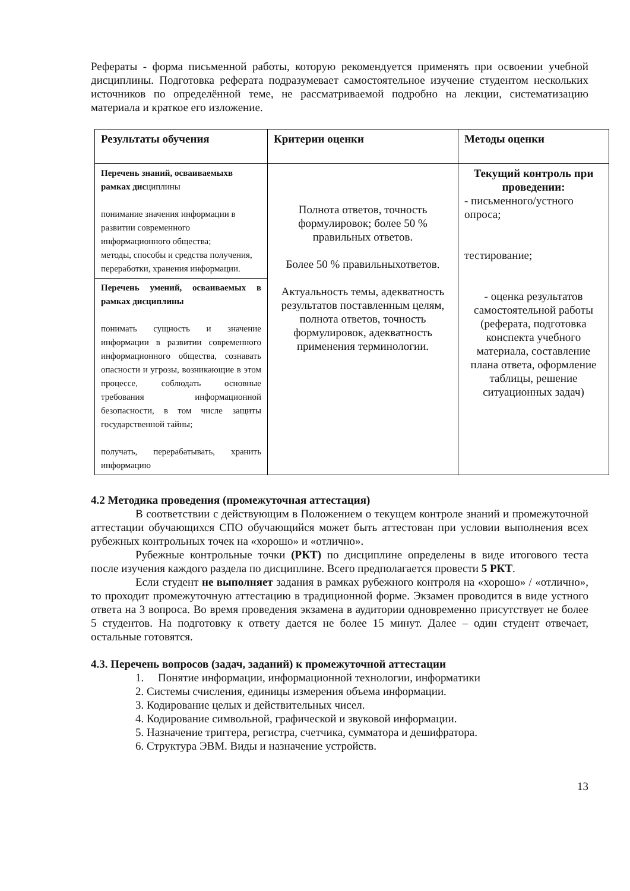Рефераты - форма письменной работы, которую рекомендуется применять при освоении учебной дисциплины. Подготовка реферата подразумевает самостоятельное изучение студентом нескольких источников по определённой теме, не рассматриваемой подробно на лекции, систематизацию материала и краткое его изложение.
| Результаты обучения | Критерии оценки | Методы оценки |
| Перечень знаний, осваиваемыхв рамках дис циплины понимание значения информации в развитии современного информационного общества; методы, способы и средства получения, переработки, хранения информации. | Полнота ответов, точность формулировок; более 50 % правильных ответов. Более 50 % правильныхответов. Актуальность темы, адекватность результатов поставленным целям, полнота ответов, точность формулировок, адекватность применения терминологии. | Текущий контроль при проведении: - письменного/устного опроса; тестирование; - оценка результатов самостоятельной работы (реферата, подготовка конспекта учебного материала, составление плана ответа, оформление таблицы, решение ситуационных задач) |
| Перечень умений, осваиваемых в рамках дисциплины понимать сущность и значение информации в развитии современного информационного общества, сознавать опасности и угрозы, возникающие в этом процессе, соблюдать основные требования информационной безопасности, в том числе защиты государственной тайны; получать, перерабатывать, хранить информацию | | |
4.2 Методика проведения (промежуточная аттестация)
В соответствии с действующим в Положением о текущем контроле знаний и промежуточной аттестации обучающихся СПО обучающийся может быть аттестован при условии выполнения всех рубежных контрольных точек на «хорошо» и «отлично».
Рубежные контрольные точки (РКТ) по дисциплине определены в виде итогового теста после изучения каждого раздела по дисциплине. Всего предполагается провести 5 РКТ.
Если студент не выполняет задания в рамках рубежного контроля на «хорошо» / «отлично», то проходит промежуточную аттестацию в традиционной форме. Экзамен проводится в виде устного ответа на 3 вопроса. Во время проведения экзамена в аудитории одновременно присутствует не более 5 студентов. На подготовку к ответу дается не более 15 минут. Далее – один студент отвечает, остальные готовятся.
4.3. Перечень вопросов (задач, заданий) к промежуточной аттестации
1. Понятие информации, информационной технологии, информатики
2. Системы счисления, единицы измерения объема информации.
3. Кодирование целых и действительных чисел.
4. Кодирование символьной, графической и звуковой информации.
5. Назначение триггера, регистра, счетчика, сумматора и дешифратора.
6. Структура ЭВМ. Виды и назначение устройств.
13